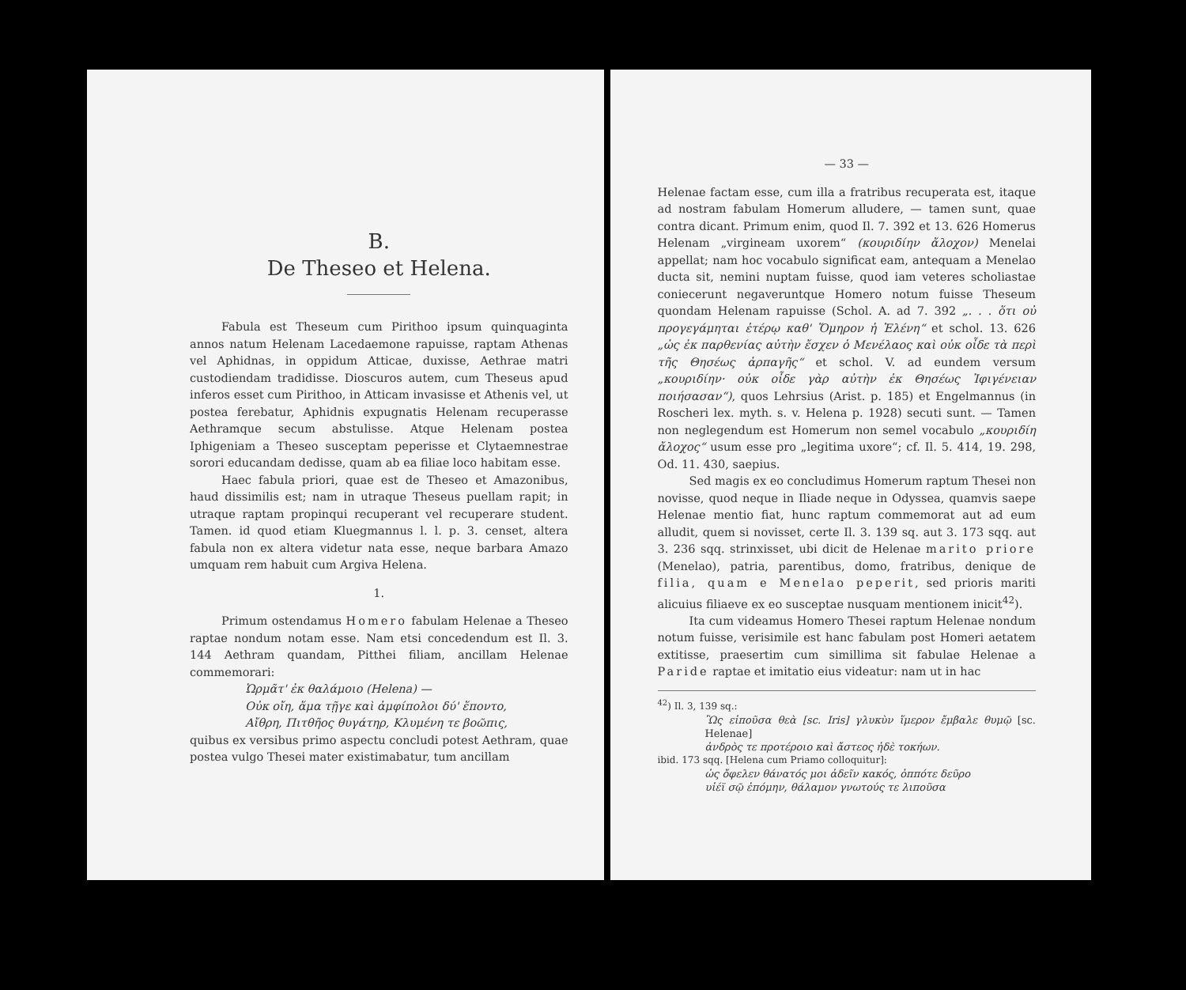B.
De Theseo et Helena.
Fabula est Theseum cum Pirithoo ipsum quinquaginta annos natum Helenam Lacedaemone rapuisse, raptam Athenas vel Aphidnas, in oppidum Atticae, duxisse, Aethrae matri custodiendam tradidisse. Dioscuros autem, cum Theseus apud inferos esset cum Pirithoo, in Atticam invasisse et Athenis vel, ut postea ferebatur, Aphidnis expugnatis Helenam recuperasse Aethramque secum abstulisse. Atque Helenam postea Iphigeniam a Theseo susceptam peperisse et Clytaemnestrae sorori educandam dedisse, quam ab ea filiae loco habitam esse.
Haec fabula priori, quae est de Theseo et Amazonibus, haud dissimilis est; nam in utraque Theseus puellam rapit; in utraque raptam propinqui recuperant vel recuperare student. Tamen. id quod etiam Kluegmannus l. l. p. 3. censet, altera fabula non ex altera videtur nata esse, neque barbara Amazo umquam rem habuit cum Argiva Helena.
1.
Primum ostendamus Homero fabulam Helenae a Theseo raptae nondum notam esse. Nam etsi concedendum est Il. 3. 144 Aethram quandam, Pitthei filiam, ancillam Helenae commemorari:
Ὡρμᾶτ' ἐκ θαλάμοιο (Helena) —
Οὐκ οἴη, ἅμα τῇγε καὶ ἀμφίπολοι δύ' ἕποντο,
Αἴθρη, Πιτθῆος θυγάτηρ, Κλυμένη τε βοῶπις,
quibus ex versibus primo aspectu concludi potest Aethram, quae postea vulgo Thesei mater existimabatur, tum ancillam
— 33 —
Helenae factam esse, cum illa a fratribus recuperata est, itaque ad nostram fabulam Homerum alludere, — tamen sunt, quae contra dicant. Primum enim, quod Il. 7. 392 et 13. 626 Homerus Helenam „virgineam uxorem“ (κουριδίην ἄλοχον) Menelai appellat; nam hoc vocabulo significat eam, antequam a Menelao ducta sit, nemini nuptam fuisse, quod iam veteres scholiastae coniecerunt negaveruntque Homero notum fuisse Theseum quondam Helenam rapuisse (Schol. A. ad 7. 392 „. . . ὅτι οὐ προγεγάμηται ἑτέρῳ καθ' Ὅμηρον ἡ Ἑλένη“ et schol. 13. 626 „ὡς ἐκ παρθενίας αὐτὴν ἔσχεν ὁ Μενέλαος καὶ οὐκ οἶδε τὰ περὶ τῆς Θησέως ἁρπαγῆς“ et schol. V. ad eundem versum „κουριδίην· οὐκ οἶδε γὰρ αὐτὴν ἐκ Θησέως Ἰφιγένειαν ποιήσασαν“), quos Lehrsius (Arist. p. 185) et Engelmannus (in Roscheri lex. myth. s. v. Helena p. 1928) secuti sunt. — Tamen non neglegendum est Homerum non semel vocabulo „κουριδίη ἄλοχος“ usum esse pro „legitima uxore“; cf. Il. 5. 414, 19. 298, Od. 11. 430, saepius.
Sed magis ex eo concludimus Homerum raptum Thesei non novisse, quod neque in Iliade neque in Odyssea, quamvis saepe Helenae mentio fiat, hunc raptum commemorat aut ad eum alludit, quem si novisset, certe Il. 3. 139 sq. aut 3. 173 sqq. aut 3. 236 sqq. strinxisset, ubi dicit de Helenae marito priore (Menelao), patria, parentibus, domo, fratribus, denique de filia, quam e Menelao peperit, sed prioris mariti alicuius filiaeve ex eo susceptae nusquam mentionem inicit<sup>42</sup>).
Ita cum videamus Homero Thesei raptum Helenae nondum notum fuisse, verisimile est hanc fabulam post Homeri aetatem extitisse, praesertim cum simillima sit fabulae Helenae a Paride raptae et imitatio eius videatur: nam ut in hac
<sup>42</sup>) Il. 3, 139 sq.:
Ὣς εἰποῦσα θεὰ [sc. Iris] γλυκὺν ἵμερον ἔμβαλε θυμῷ [sc. Helenae]
ἀνδρὸς τε προτέροιο καὶ ἄστεος ἠδὲ τοκήων.
ibid. 173 sqq. [Helena cum Priamo colloquitur]:
ὡς ὄφελεν θάνατός μοι ἁδεῖν κακός, ὁππότε δεῦρο
υἱέϊ σῷ ἑπόμην, θάλαμον γνωτούς τε λιποῦσα